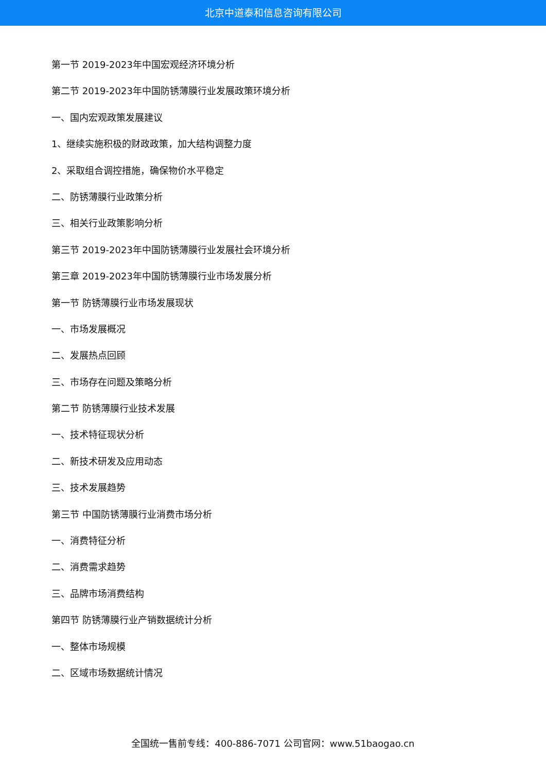北京中道泰和信息咨询有限公司
第一节 2019-2023年中国宏观经济环境分析
第二节 2019-2023年中国防锈薄膜行业发展政策环境分析
一、国内宏观政策发展建议
1、继续实施积极的财政政策，加大结构调整力度
2、采取组合调控措施，确保物价水平稳定
二、防锈薄膜行业政策分析
三、相关行业政策影响分析
第三节 2019-2023年中国防锈薄膜行业发展社会环境分析
第三章 2019-2023年中国防锈薄膜行业市场发展分析
第一节 防锈薄膜行业市场发展现状
一、市场发展概况
二、发展热点回顾
三、市场存在问题及策略分析
第二节 防锈薄膜行业技术发展
一、技术特征现状分析
二、新技术研发及应用动态
三、技术发展趋势
第三节 中国防锈薄膜行业消费市场分析
一、消费特征分析
二、消费需求趋势
三、品牌市场消费结构
第四节 防锈薄膜行业产销数据统计分析
一、整体市场规模
二、区域市场数据统计情况
全国统一售前专线：400-886-7071 公司官网：www.51baogao.cn